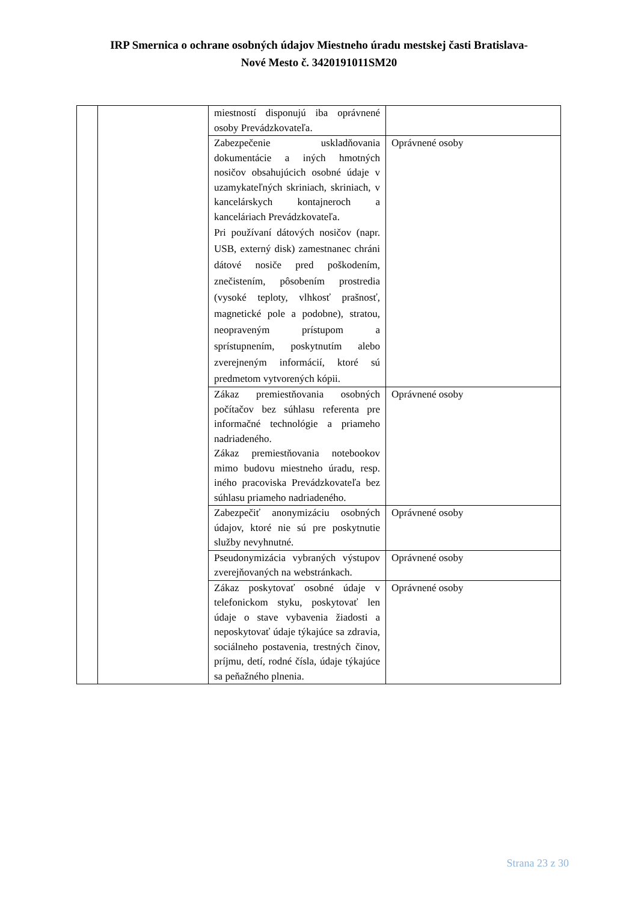IRP Smernica o ochrane osobných údajov Miestneho úradu mestskej časti Bratislava-
Nové Mesto č. 3420191011SM20
| | | miestností disponujú iba oprávnené osoby Prevádzkovateľa. | |
| | | Zabezpečenie uskladňovania dokumentácie a iných hmotných nosičov obsahujúcich osobné údaje v uzamykateľných skriniach, skriniach, v kancelárskych kontajneroch a kanceláriach Prevádzkovateľa. Pri používaní dátových nosičov (napr. USB, externý disk) zamestnanec chráni dátové nosiče pred poškodením, znečistením, pôsobením prostredia (vysoké teploty, vlhkosť prašnosť, magnetické pole a podobne), stratou, neopraveným prístupom a sprístupnením, poskytnutím alebo zverejneným informácií, ktoré sú predmetom vytvorených kópii. | Oprávnené osoby |
| | | Zákaz premiestňovania osobných počítačov bez súhlasu referenta pre informačné technológie a priameho nadriadeného. Zákaz premiestňovania notebookov mimo budovu miestneho úradu, resp. iného pracoviska Prevádzkovateľa bez súhlasu priameho nadriadeného. | Oprávnené osoby |
| | | Zabezpečiť anonymizáciu osobných údajov, ktoré nie sú pre poskytnutie služby nevyhnutné. | Oprávnené osoby |
| | | Pseudonymizácia vybraných výstupov zverejňovaných na webstránkach. | Oprávnené osoby |
| | | Zákaz poskytovať osobné údaje v telefonickom styku, poskytovať len údaje o stave vybavenia žiadosti a neposkytovať údaje týkajúce sa zdravia, sociálneho postavenia, trestných činov, príjmu, detí, rodné čísla, údaje týkajúce sa peňažného plnenia. | Oprávnené osoby |
Strana 23 z 30